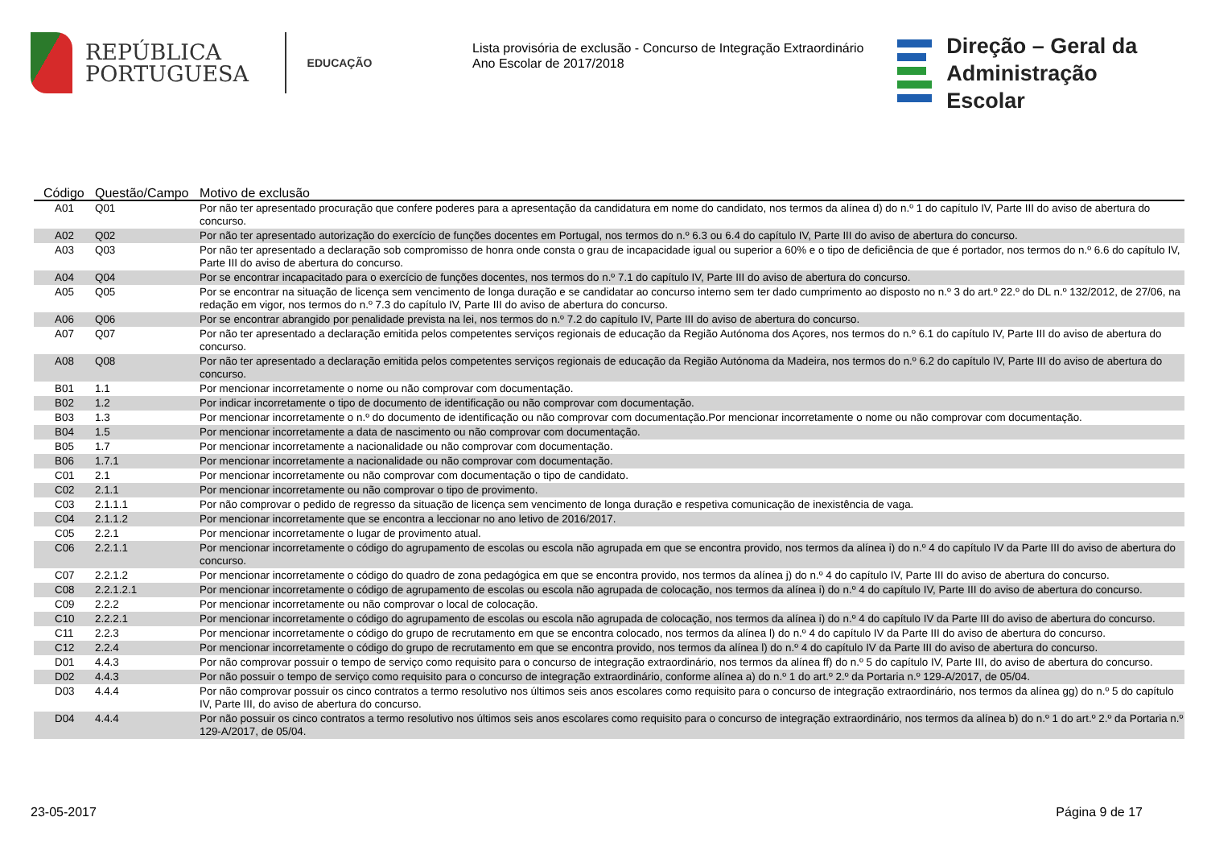REPÚBLICA
PORTUGUESA
EDUCAÇÃO
Lista provisória de exclusão - Concurso de Integração Extraordinário
Ano Escolar de 2017/2018
Direção – Geral da
Administração Escolar
| Código | Questão/Campo | Motivo de exclusão |
| --- | --- | --- |
| A01 | Q01 | Por não ter apresentado procuração que confere poderes para a apresentação da candidatura em nome do candidato, nos termos da alínea d) do n.º 1 do capítulo IV, Parte III do aviso de abertura do concurso. |
| A02 | Q02 | Por não ter apresentado autorização do exercício de funções docentes em Portugal, nos termos do n.º 6.3 ou 6.4 do capítulo IV, Parte III do aviso de abertura do concurso. |
| A03 | Q03 | Por não ter apresentado a declaração sob compromisso de honra onde consta o grau de incapacidade igual ou superior a 60% e o tipo de deficiência de que é portador, nos termos do n.º 6.6 do capítulo IV, Parte III do aviso de abertura do concurso. |
| A04 | Q04 | Por se encontrar incapacitado para o exercício de funções docentes, nos termos do n.º 7.1 do capítulo IV, Parte III do aviso de abertura do concurso. |
| A05 | Q05 | Por se encontrar na situação de licença sem vencimento de longa duração e se candidatar ao concurso interno sem ter dado cumprimento ao disposto no n.º 3 do art.º 22.º do DL n.º 132/2012, de 27/06, na redação em vigor, nos termos do n.º 7.3 do capítulo IV, Parte III do aviso de abertura do concurso. |
| A06 | Q06 | Por se encontrar abrangido por penalidade prevista na lei, nos termos do n.º 7.2 do capítulo IV, Parte III do aviso de abertura do concurso. |
| A07 | Q07 | Por não ter apresentado a declaração emitida pelos competentes serviços regionais de educação da Região Autónoma dos Açores, nos termos do n.º 6.1 do capítulo IV, Parte III do aviso de abertura do concurso. |
| A08 | Q08 | Por não ter apresentado a declaração emitida pelos competentes serviços regionais de educação da Região Autónoma da Madeira, nos termos do n.º 6.2 do capítulo IV, Parte III do aviso de abertura do concurso. |
| B01 | 1.1 | Por mencionar incorretamente o nome ou não comprovar com documentação. |
| B02 | 1.2 | Por indicar incorretamente o tipo de documento de identificação ou não comprovar com documentação. |
| B03 | 1.3 | Por mencionar incorretamente o n.º do documento de identificação ou não comprovar com documentação.Por mencionar incorretamente o nome ou não comprovar com documentação. |
| B04 | 1.5 | Por mencionar incorretamente a data de nascimento ou não comprovar com documentação. |
| B05 | 1.7 | Por mencionar incorretamente a nacionalidade ou não comprovar com documentação. |
| B06 | 1.7.1 | Por mencionar incorretamente a nacionalidade ou não comprovar com documentação. |
| C01 | 2.1 | Por mencionar incorretamente ou não comprovar com documentação o tipo de candidato. |
| C02 | 2.1.1 | Por mencionar incorretamente ou não comprovar o tipo de provimento. |
| C03 | 2.1.1.1 | Por não comprovar o pedido de regresso da situação de licença sem vencimento de longa duração e respetiva comunicação de inexistência de vaga. |
| C04 | 2.1.1.2 | Por mencionar incorretamente que se encontra a leccionar no ano letivo de 2016/2017. |
| C05 | 2.2.1 | Por mencionar incorretamente o lugar de provimento atual. |
| C06 | 2.2.1.1 | Por mencionar incorretamente o código do agrupamento de escolas ou escola não agrupada em que se encontra provido, nos termos da alínea i) do n.º 4 do capítulo IV da Parte III do aviso de abertura do concurso. |
| C07 | 2.2.1.2 | Por mencionar incorretamente o código do quadro de zona pedagógica em que se encontra provido, nos termos da alínea j) do n.º 4 do capítulo IV, Parte III do aviso de abertura do concurso. |
| C08 | 2.2.1.2.1 | Por mencionar incorretamente o código de agrupamento de escolas ou escola não agrupada de colocação, nos termos da alínea i) do n.º 4 do capítulo IV, Parte III do aviso de abertura do concurso. |
| C09 | 2.2.2 | Por mencionar incorretamente ou não comprovar o local de colocação. |
| C10 | 2.2.2.1 | Por mencionar incorretamente o código do agrupamento de escolas ou escola não agrupada de colocação, nos termos da alínea i) do n.º 4 do capítulo IV da Parte III do aviso de abertura do concurso. |
| C11 | 2.2.3 | Por mencionar incorretamente o código do grupo de recrutamento em que se encontra colocado, nos termos da alínea l) do n.º 4 do capítulo IV da Parte III do aviso de abertura do concurso. |
| C12 | 2.2.4 | Por mencionar incorretamente o código do grupo de recrutamento em que se encontra provido, nos termos da alínea l) do n.º 4 do capítulo IV da Parte III do aviso de abertura do concurso. |
| D01 | 4.4.3 | Por não comprovar possuir o tempo de serviço como requisito para o concurso de integração extraordinário, nos termos da alínea ff) do n.º 5 do capítulo IV, Parte III, do aviso de abertura do concurso. |
| D02 | 4.4.3 | Por não possuir o tempo de serviço como requisito para o concurso de integração extraordinário, conforme alínea a) do n.º 1 do art.º 2.º da Portaria n.º 129-A/2017, de 05/04. |
| D03 | 4.4.4 | Por não comprovar possuir os cinco contratos a termo resolutivo nos últimos seis anos escolares como requisito para o concurso de integração extraordinário, nos termos da alínea gg) do n.º 5 do capítulo IV, Parte III, do aviso de abertura do concurso. |
| D04 | 4.4.4 | Por não possuir os cinco contratos a termo resolutivo nos últimos seis anos escolares como requisito para o concurso de integração extraordinário, nos termos da alínea b) do n.º 1 do art.º 2.º da Portaria n.º 129-A/2017, de 05/04. |
23-05-2017 Página 9 de 17